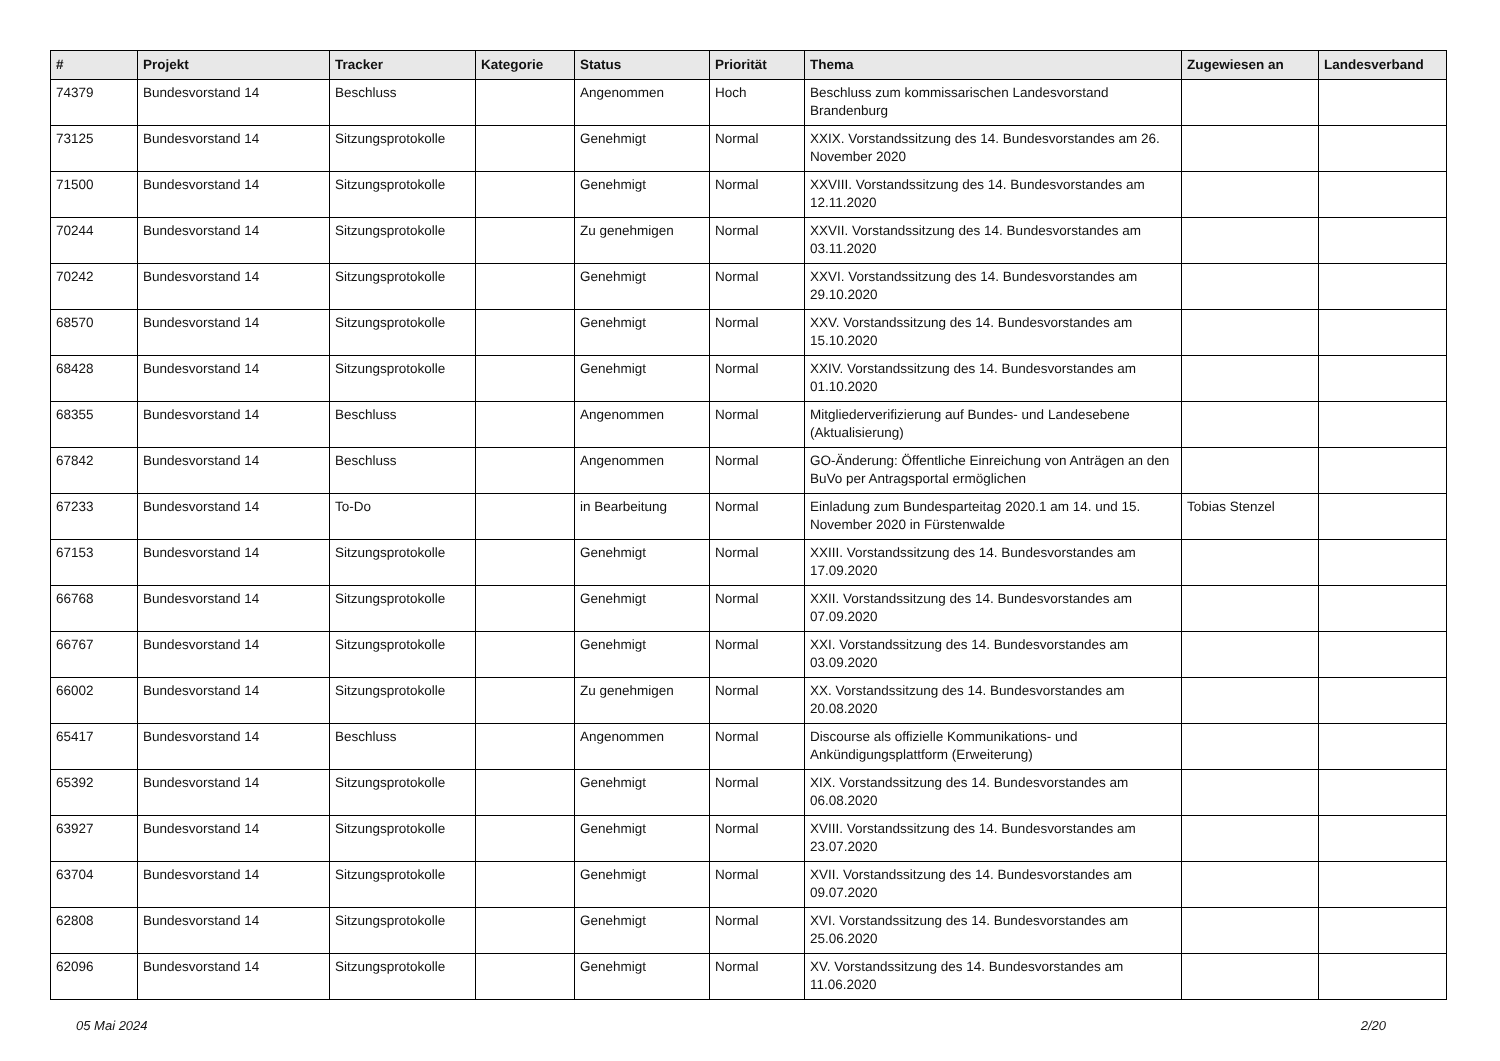| # | Projekt | Tracker | Kategorie | Status | Priorität | Thema | Zugewiesen an | Landesverband |
| --- | --- | --- | --- | --- | --- | --- | --- | --- |
| 74379 | Bundesvorstand 14 | Beschluss | | Angenommen | Hoch | Beschluss zum kommissarischen Landesvorstand Brandenburg | | |
| 73125 | Bundesvorstand 14 | Sitzungsprotokolle | | Genehmigt | Normal | XXIX. Vorstandssitzung des 14. Bundesvorstandes am 26. November 2020 | | |
| 71500 | Bundesvorstand 14 | Sitzungsprotokolle | | Genehmigt | Normal | XXVIII. Vorstandssitzung des 14. Bundesvorstandes am 12.11.2020 | | |
| 70244 | Bundesvorstand 14 | Sitzungsprotokolle | | Zu genehmigen | Normal | XXVII. Vorstandssitzung des 14. Bundesvorstandes am 03.11.2020 | | |
| 70242 | Bundesvorstand 14 | Sitzungsprotokolle | | Genehmigt | Normal | XXVI. Vorstandssitzung des 14. Bundesvorstandes am 29.10.2020 | | |
| 68570 | Bundesvorstand 14 | Sitzungsprotokolle | | Genehmigt | Normal | XXV. Vorstandssitzung des 14. Bundesvorstandes am 15.10.2020 | | |
| 68428 | Bundesvorstand 14 | Sitzungsprotokolle | | Genehmigt | Normal | XXIV. Vorstandssitzung des 14. Bundesvorstandes am 01.10.2020 | | |
| 68355 | Bundesvorstand 14 | Beschluss | | Angenommen | Normal | Mitgliederverifizierung auf Bundes- und Landesebene (Aktualisierung) | | |
| 67842 | Bundesvorstand 14 | Beschluss | | Angenommen | Normal | GO-Änderung: Öffentliche Einreichung von Anträgen an den BuVo per Antragsportal ermöglichen | | |
| 67233 | Bundesvorstand 14 | To-Do | | in Bearbeitung | Normal | Einladung zum Bundesparteitag 2020.1 am 14. und 15. November 2020 in Fürstenwalde | Tobias Stenzel | |
| 67153 | Bundesvorstand 14 | Sitzungsprotokolle | | Genehmigt | Normal | XXIII. Vorstandssitzung des 14. Bundesvorstandes am 17.09.2020 | | |
| 66768 | Bundesvorstand 14 | Sitzungsprotokolle | | Genehmigt | Normal | XXII. Vorstandssitzung des 14. Bundesvorstandes am 07.09.2020 | | |
| 66767 | Bundesvorstand 14 | Sitzungsprotokolle | | Genehmigt | Normal | XXI. Vorstandssitzung des 14. Bundesvorstandes am 03.09.2020 | | |
| 66002 | Bundesvorstand 14 | Sitzungsprotokolle | | Zu genehmigen | Normal | XX. Vorstandssitzung des 14. Bundesvorstandes am 20.08.2020 | | |
| 65417 | Bundesvorstand 14 | Beschluss | | Angenommen | Normal | Discourse als offizielle Kommunikations- und Ankündigungsplattform (Erweiterung) | | |
| 65392 | Bundesvorstand 14 | Sitzungsprotokolle | | Genehmigt | Normal | XIX. Vorstandssitzung des 14. Bundesvorstandes am 06.08.2020 | | |
| 63927 | Bundesvorstand 14 | Sitzungsprotokolle | | Genehmigt | Normal | XVIII. Vorstandssitzung des 14. Bundesvorstandes am 23.07.2020 | | |
| 63704 | Bundesvorstand 14 | Sitzungsprotokolle | | Genehmigt | Normal | XVII. Vorstandssitzung des 14. Bundesvorstandes am 09.07.2020 | | |
| 62808 | Bundesvorstand 14 | Sitzungsprotokolle | | Genehmigt | Normal | XVI. Vorstandssitzung des 14. Bundesvorstandes am 25.06.2020 | | |
| 62096 | Bundesvorstand 14 | Sitzungsprotokolle | | Genehmigt | Normal | XV. Vorstandssitzung des 14. Bundesvorstandes am 11.06.2020 | | |
05 Mai 2024 2/20